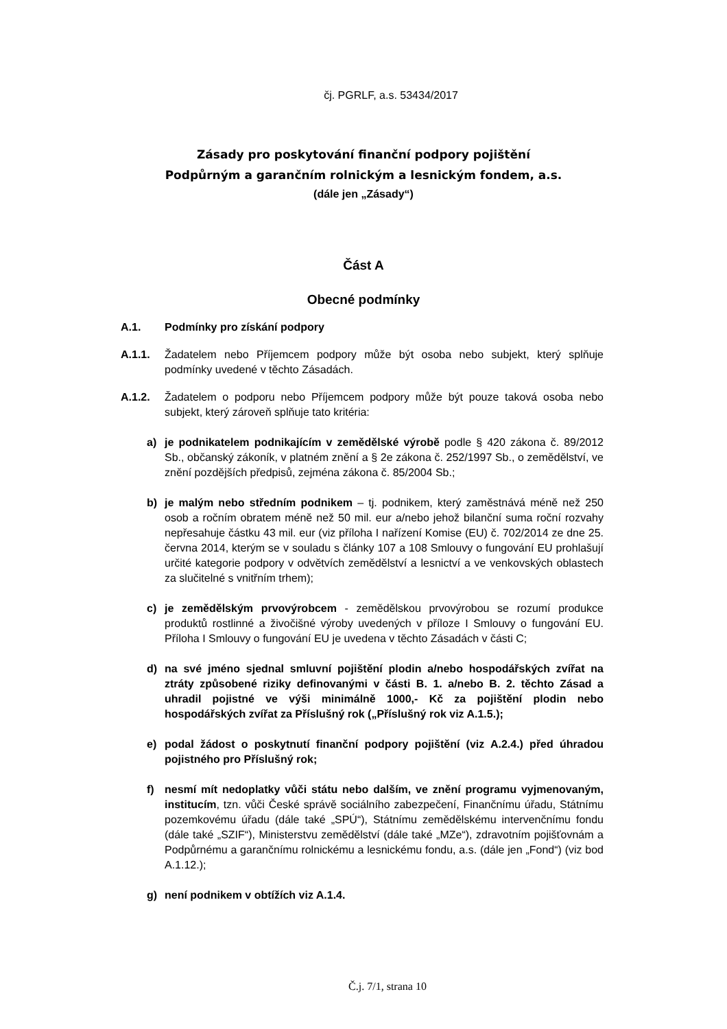čj. PGRLF, a.s. 53434/2017
Zásady pro poskytování finanční podpory pojištění
Podpůrným a garančním rolnickým a lesnickým fondem, a.s.
(dále jen „Zásady“)
Část A
Obecné podmínky
A.1. Podmínky pro získání podpory
A.1.1. Žadatelem nebo Příjemcem podpory může být osoba nebo subjekt, který splňuje podmínky uvedené v těchto Zásadách.
A.1.2. Žadatelem o podporu nebo Příjemcem podpory může být pouze taková osoba nebo subjekt, který zároveň splňuje tato kritéria:
a) je podnikatelem podnikajícím v zemědělské výrobě podle § 420 zákona č. 89/2012 Sb., občanský zákoník, v platném znění a § 2e zákona č. 252/1997 Sb., o zemědělství, ve znění pozdějších předpisů, zejména zákona č. 85/2004 Sb.;
b) je malým nebo středním podnikem – tj. podnikem, který zaměstnává méně než 250 osob a ročním obratem méně než 50 mil. eur a/nebo jehož bilanční suma roční rozvahy nepřesahuje částku 43 mil. eur (viz příloha I nařízení Komise (EU) č. 702/2014 ze dne 25. června 2014, kterým se v souladu s články 107 a 108 Smlouvy o fungování EU prohlašují určité kategorie podpory v odvětvích zemědělství a lesnictví a ve venkovských oblastech za slučitelné s vnitřním trhem);
c) je zemědělským prvovýrobcem - zemědělskou prvovýrobou se rozumí produkce produktů rostlinné a živočišné výroby uvedených v příloze I Smlouvy o fungování EU. Příloha I Smlouvy o fungování EU je uvedena v těchto Zásadách v části C;
d) na své jméno sjednal smluvní pojištění plodin a/nebo hospodářských zvířat na ztráty způsobené riziky definovanými v části B. 1. a/nebo B. 2. těchto Zásad a uhradil pojistné ve výši minimálně 1000,- Kč za pojištění plodin nebo hospodářských zvířat za Příslušný rok („Příslušný rok viz A.1.5.);
e) podal žádost o poskytnutí finanční podpory pojištění (viz A.2.4.) před úhradou pojistného pro Příslušný rok;
f) nesmí mít nedoplatky vůči státu nebo dalším, ve znění programu vyjmenovaným, institucím, tzn. vůči České správě sociálního zabezpečení, Finančnímu úřadu, Státnímu pozemkovému úřadu (dále také „SPÚ“), Státnímu zemědělskému intervenčnímu fondu (dále také „SZIF“), Ministerstvu zemědělství (dále také „MZe“), zdravotním pojišťovnám a Podpůrnému a garančnímu rolnickému a lesnickému fondu, a.s. (dále jen „Fond“) (viz bod A.1.12.);
g) není podnikem v obtížích viz A.1.4.
Č.j. 7/1, strana 10